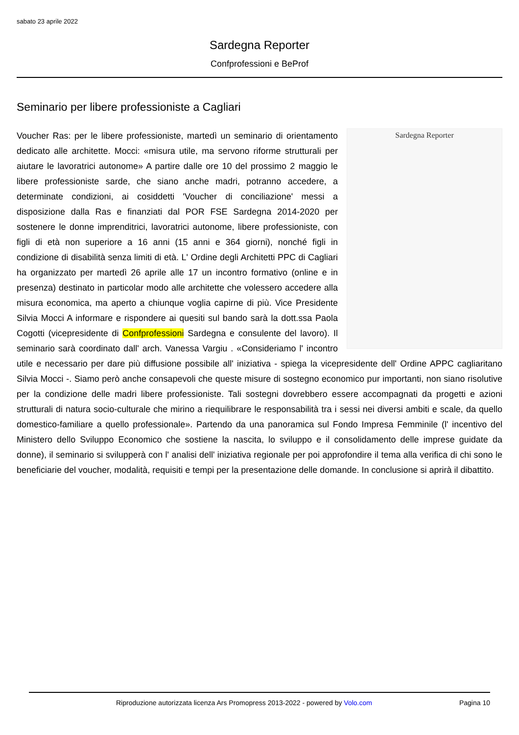sabato 23 aprile 2022
Sardegna Reporter
Confprofessioni e BeProf
Seminario per libere professioniste a Cagliari
Sardegna Reporter
Voucher Ras: per le libere professioniste, martedì un seminario di orientamento dedicato alle architette. Mocci: «misura utile, ma servono riforme strutturali per aiutare le lavoratrici autonome» A partire dalle ore 10 del prossimo 2 maggio le libere professioniste sarde, che siano anche madri, potranno accedere, a determinate condizioni, ai cosiddetti 'Voucher di conciliazione' messi a disposizione dalla Ras e finanziati dal POR FSE Sardegna 2014-2020 per sostenere le donne imprenditrici, lavoratrici autonome, libere professioniste, con figli di età non superiore a 16 anni (15 anni e 364 giorni), nonché figli in condizione di disabilità senza limiti di età. L' Ordine degli Architetti PPC di Cagliari ha organizzato per martedì 26 aprile alle 17 un incontro formativo (online e in presenza) destinato in particolar modo alle architette che volessero accedere alla misura economica, ma aperto a chiunque voglia capirne di più. Vice Presidente Silvia Mocci A informare e rispondere ai quesiti sul bando sarà la dott.ssa Paola Cogotti (vicepresidente di Confprofessioni Sardegna e consulente del lavoro). Il seminario sarà coordinato dall' arch. Vanessa Vargiu . «Consideriamo l' incontro utile e necessario per dare più diffusione possibile all' iniziativa - spiega la vicepresidente dell' Ordine APPC cagliaritano Silvia Mocci -. Siamo però anche consapevoli che queste misure di sostegno economico pur importanti, non siano risolutive per la condizione delle madri libere professioniste. Tali sostegni dovrebbero essere accompagnati da progetti e azioni strutturali di natura socio-culturale che mirino a riequilibrare le responsabilità tra i sessi nei diversi ambiti e scale, da quello domestico-familiare a quello professionale». Partendo da una panoramica sul Fondo Impresa Femminile (l' incentivo del Ministero dello Sviluppo Economico che sostiene la nascita, lo sviluppo e il consolidamento delle imprese guidate da donne), il seminario si svilupperà con l' analisi dell' iniziativa regionale per poi approfondire il tema alla verifica di chi sono le beneficiarie del voucher, modalità, requisiti e tempi per la presentazione delle domande. In conclusione si aprirà il dibattito.
Riproduzione autorizzata licenza Ars Promopress 2013-2022 - powered by Volo.com Pagina 10